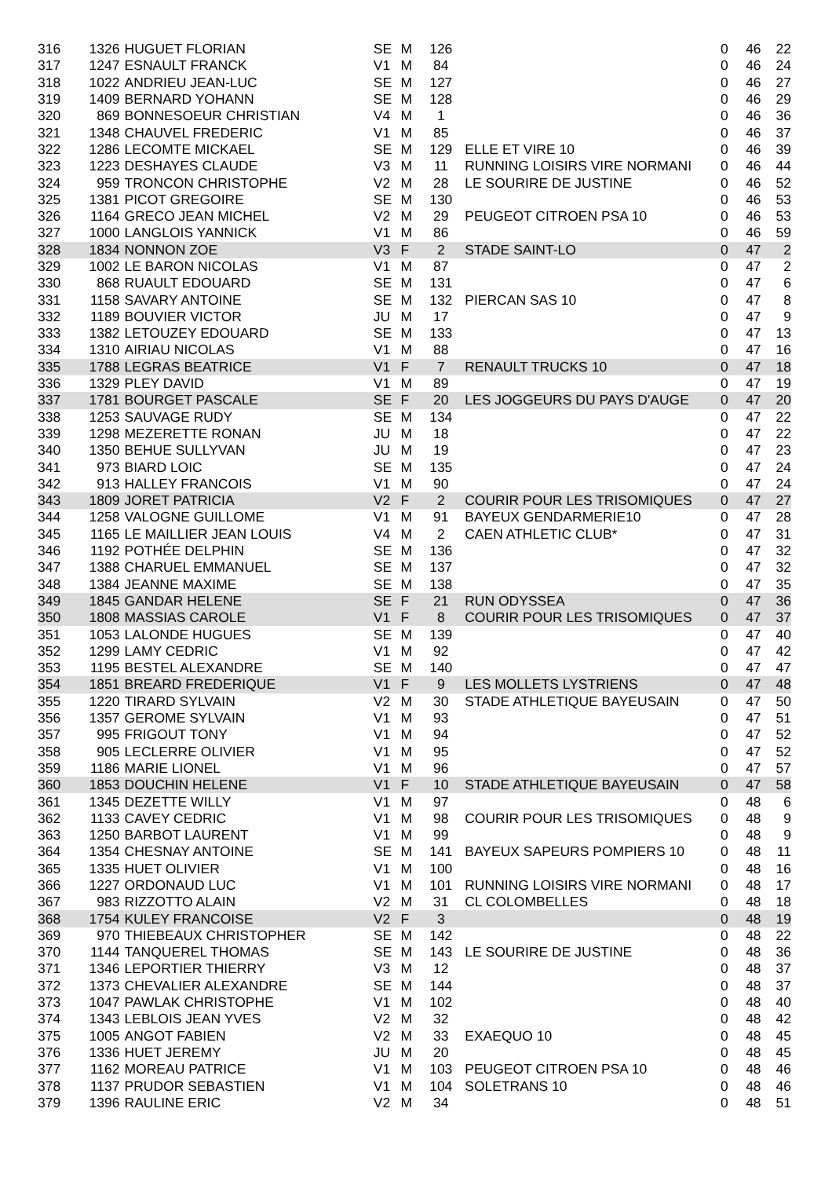| 316 | 1326 | HUGUET FLORIAN | SE | M | 126 | | 0 | 46 | 22 |
| 317 | 1247 | ESNAULT FRANCK | V1 | M | 84 | | 0 | 46 | 24 |
| 318 | 1022 | ANDRIEU JEAN-LUC | SE | M | 127 | | 0 | 46 | 27 |
| 319 | 1409 | BERNARD YOHANN | SE | M | 128 | | 0 | 46 | 29 |
| 320 | 869 | BONNESOEUR CHRISTIAN | V4 | M | 1 | | 0 | 46 | 36 |
| 321 | 1348 | CHAUVEL FREDERIC | V1 | M | 85 | | 0 | 46 | 37 |
| 322 | 1286 | LECOMTE MICKAEL | SE | M | 129 | ELLE ET VIRE 10 | 0 | 46 | 39 |
| 323 | 1223 | DESHAYES CLAUDE | V3 | M | 11 | RUNNING LOISIRS VIRE NORMANI | 0 | 46 | 44 |
| 324 | 959 | TRONCON CHRISTOPHE | V2 | M | 28 | LE SOURIRE DE JUSTINE | 0 | 46 | 52 |
| 325 | 1381 | PICOT GREGOIRE | SE | M | 130 | | 0 | 46 | 53 |
| 326 | 1164 | GRECO JEAN MICHEL | V2 | M | 29 | PEUGEOT CITROEN PSA 10 | 0 | 46 | 53 |
| 327 | 1000 | LANGLOIS YANNICK | V1 | M | 86 | | 0 | 46 | 59 |
| 328 | 1834 | NONNON ZOE | V3 | F | 2 | STADE SAINT-LO | 0 | 47 | 2 |
| 329 | 1002 | LE BARON NICOLAS | V1 | M | 87 | | 0 | 47 | 2 |
| 330 | 868 | RUAULT EDOUARD | SE | M | 131 | | 0 | 47 | 6 |
| 331 | 1158 | SAVARY ANTOINE | SE | M | 132 | PIERCAN SAS 10 | 0 | 47 | 8 |
| 332 | 1189 | BOUVIER VICTOR | JU | M | 17 | | 0 | 47 | 9 |
| 333 | 1382 | LETOUZEY EDOUARD | SE | M | 133 | | 0 | 47 | 13 |
| 334 | 1310 | AIRIAU NICOLAS | V1 | M | 88 | | 0 | 47 | 16 |
| 335 | 1788 | LEGRAS BEATRICE | V1 | F | 7 | RENAULT TRUCKS 10 | 0 | 47 | 18 |
| 336 | 1329 | PLEY DAVID | V1 | M | 89 | | 0 | 47 | 19 |
| 337 | 1781 | BOURGET PASCALE | SE | F | 20 | LES JOGGEURS DU PAYS D'AUGE | 0 | 47 | 20 |
| 338 | 1253 | SAUVAGE RUDY | SE | M | 134 | | 0 | 47 | 22 |
| 339 | 1298 | MEZERETTE RONAN | JU | M | 18 | | 0 | 47 | 22 |
| 340 | 1350 | BEHUE SULLYVAN | JU | M | 19 | | 0 | 47 | 23 |
| 341 | 973 | BIARD LOIC | SE | M | 135 | | 0 | 47 | 24 |
| 342 | 913 | HALLEY FRANCOIS | V1 | M | 90 | | 0 | 47 | 24 |
| 343 | 1809 | JORET PATRICIA | V2 | F | 2 | COURIR POUR LES TRISOMIQUES | 0 | 47 | 27 |
| 344 | 1258 | VALOGNE GUILLOME | V1 | M | 91 | BAYEUX GENDARMERIE10 | 0 | 47 | 28 |
| 345 | 1165 | LE MAILLIER JEAN LOUIS | V4 | M | 2 | CAEN ATHLETIC CLUB* | 0 | 47 | 31 |
| 346 | 1192 | POTHÉE DELPHIN | SE | M | 136 | | 0 | 47 | 32 |
| 347 | 1388 | CHARUEL EMMANUEL | SE | M | 137 | | 0 | 47 | 32 |
| 348 | 1384 | JEANNE MAXIME | SE | M | 138 | | 0 | 47 | 35 |
| 349 | 1845 | GANDAR HELENE | SE | F | 21 | RUN ODYSSEA | 0 | 47 | 36 |
| 350 | 1808 | MASSIAS CAROLE | V1 | F | 8 | COURIR POUR LES TRISOMIQUES | 0 | 47 | 37 |
| 351 | 1053 | LALONDE HUGUES | SE | M | 139 | | 0 | 47 | 40 |
| 352 | 1299 | LAMY CEDRIC | V1 | M | 92 | | 0 | 47 | 42 |
| 353 | 1195 | BESTEL ALEXANDRE | SE | M | 140 | | 0 | 47 | 47 |
| 354 | 1851 | BREARD FREDERIQUE | V1 | F | 9 | LES MOLLETS LYSTRIENS | 0 | 47 | 48 |
| 355 | 1220 | TIRARD SYLVAIN | V2 | M | 30 | STADE ATHLETIQUE BAYEUSAIN | 0 | 47 | 50 |
| 356 | 1357 | GEROME SYLVAIN | V1 | M | 93 | | 0 | 47 | 51 |
| 357 | 995 | FRIGOUT TONY | V1 | M | 94 | | 0 | 47 | 52 |
| 358 | 905 | LECLERRE OLIVIER | V1 | M | 95 | | 0 | 47 | 52 |
| 359 | 1186 | MARIE LIONEL | V1 | M | 96 | | 0 | 47 | 57 |
| 360 | 1853 | DOUCHIN HELENE | V1 | F | 10 | STADE ATHLETIQUE BAYEUSAIN | 0 | 47 | 58 |
| 361 | 1345 | DEZETTE WILLY | V1 | M | 97 | | 0 | 48 | 6 |
| 362 | 1133 | CAVEY CEDRIC | V1 | M | 98 | COURIR POUR LES TRISOMIQUES | 0 | 48 | 9 |
| 363 | 1250 | BARBOT LAURENT | V1 | M | 99 | | 0 | 48 | 9 |
| 364 | 1354 | CHESNAY ANTOINE | SE | M | 141 | BAYEUX SAPEURS POMPIERS 10 | 0 | 48 | 11 |
| 365 | 1335 | HUET OLIVIER | V1 | M | 100 | | 0 | 48 | 16 |
| 366 | 1227 | ORDONAUD LUC | V1 | M | 101 | RUNNING LOISIRS VIRE NORMANI | 0 | 48 | 17 |
| 367 | 983 | RIZZOTTO ALAIN | V2 | M | 31 | CL COLOMBELLES | 0 | 48 | 18 |
| 368 | 1754 | KULEY FRANCOISE | V2 | F | 3 | | 0 | 48 | 19 |
| 369 | 970 | THIEBEAUX CHRISTOPHER | SE | M | 142 | | 0 | 48 | 22 |
| 370 | 1144 | TANQUEREL THOMAS | SE | M | 143 | LE SOURIRE DE JUSTINE | 0 | 48 | 36 |
| 371 | 1346 | LEPORTIER THIERRY | V3 | M | 12 | | 0 | 48 | 37 |
| 372 | 1373 | CHEVALIER ALEXANDRE | SE | M | 144 | | 0 | 48 | 37 |
| 373 | 1047 | PAWLAK CHRISTOPHE | V1 | M | 102 | | 0 | 48 | 40 |
| 374 | 1343 | LEBLOIS JEAN YVES | V2 | M | 32 | | 0 | 48 | 42 |
| 375 | 1005 | ANGOT FABIEN | V2 | M | 33 | EXAEQUO 10 | 0 | 48 | 45 |
| 376 | 1336 | HUET JEREMY | JU | M | 20 | | 0 | 48 | 45 |
| 377 | 1162 | MOREAU PATRICE | V1 | M | 103 | PEUGEOT CITROEN PSA 10 | 0 | 48 | 46 |
| 378 | 1137 | PRUDOR SEBASTIEN | V1 | M | 104 | SOLETRANS 10 | 0 | 48 | 46 |
| 379 | 1396 | RAULINE ERIC | V2 | M | 34 | | 0 | 48 | 51 |